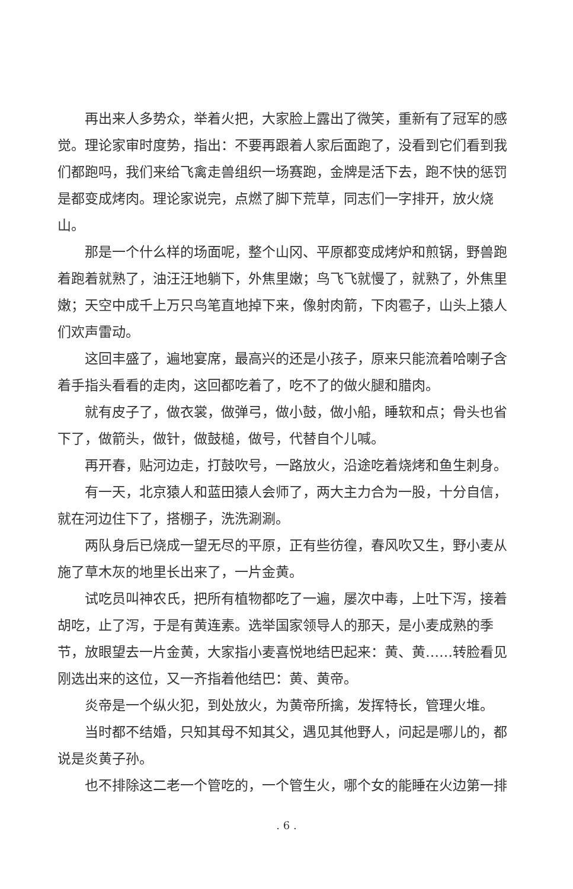再出来人多势众，举着火把，大家脸上露出了微笑，重新有了冠军的感觉。理论家审时度势，指出：不要再跟着人家后面跑了，没看到它们看到我们都跑吗，我们来给飞禽走兽组织一场赛跑，金牌是活下去，跑不快的惩罚是都变成烤肉。理论家说完，点燃了脚下荒草，同志们一字排开，放火烧山。
那是一个什么样的场面呢，整个山冈、平原都变成烤炉和煎锅，野兽跑着跑着就熟了，油汪汪地躺下，外焦里嫩；鸟飞飞就慢了，就熟了，外焦里嫩；天空中成千上万只鸟笔直地掉下来，像射肉箭，下肉雹子，山头上猿人们欢声雷动。
这回丰盛了，遍地宴席，最高兴的还是小孩子，原来只能流着哈喇子含着手指头看看的走肉，这回都吃着了，吃不了的做火腿和腊肉。
就有皮子了，做衣裳，做弹弓，做小鼓，做小船，睡软和点；骨头也省下了，做箭头，做针，做鼓槌，做号，代替自个儿喊。
再开春，贴河边走，打鼓吹号，一路放火，沿途吃着烧烤和鱼生刺身。
有一天，北京猿人和蓝田猿人会师了，两大主力合为一股，十分自信，就在河边住下了，搭棚子，洗洗涮涮。
两队身后已烧成一望无尽的平原，正有些彷徨，春风吹又生，野小麦从施了草木灰的地里长出来了，一片金黄。
试吃员叫神农氏，把所有植物都吃了一遍，屡次中毒，上吐下泻，接着胡吃，止了泻，于是有黄连素。选举国家领导人的那天，是小麦成熟的季节，放眼望去一片金黄，大家指小麦喜悦地结巴起来：黄、黄……转脸看见刚选出来的这位，又一齐指着他结巴：黄、黄帝。
炎帝是一个纵火犯，到处放火，为黄帝所擒，发挥特长，管理火堆。
当时都不结婚，只知其母不知其父，遇见其他野人，问起是哪儿的，都说是炎黄子孙。
也不排除这二老一个管吃的，一个管生火，哪个女的能睡在火边第一排
. 6 .